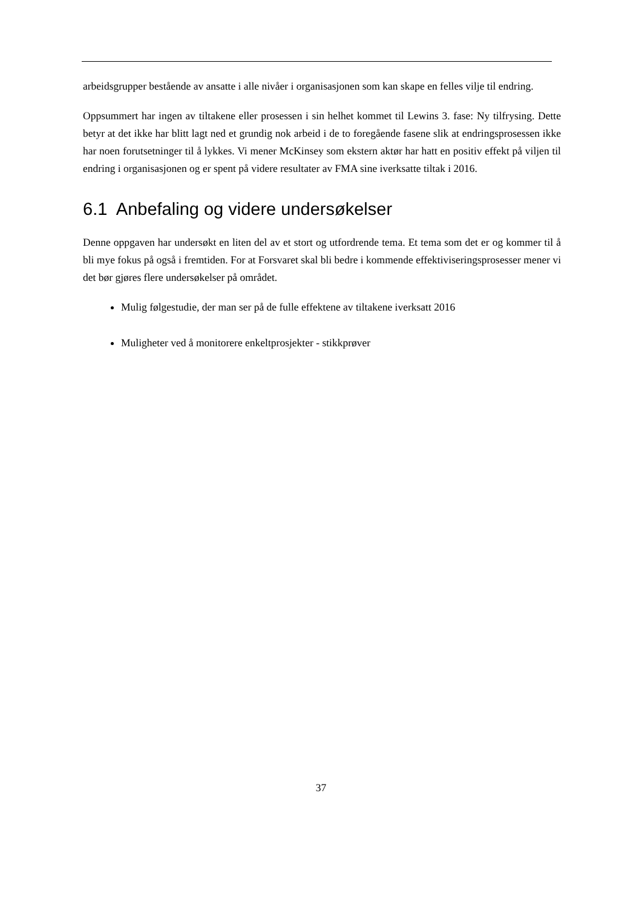arbeidsgrupper bestående av ansatte i alle nivåer i organisasjonen som kan skape en felles vilje til endring.
Oppsummert har ingen av tiltakene eller prosessen i sin helhet kommet til Lewins 3. fase: Ny tilfrysing. Dette betyr at det ikke har blitt lagt ned et grundig nok arbeid i de to foregående fasene slik at endringsprosessen ikke har noen forutsetninger til å lykkes. Vi mener McKinsey som ekstern aktør har hatt en positiv effekt på viljen til endring i organisasjonen og er spent på videre resultater av FMA sine iverksatte tiltak i 2016.
6.1 Anbefaling og videre undersøkelser
Denne oppgaven har undersøkt en liten del av et stort og utfordrende tema. Et tema som det er og kommer til å bli mye fokus på også i fremtiden. For at Forsvaret skal bli bedre i kommende effektiviseringsprosesser mener vi det bør gjøres flere undersøkelser på området.
Mulig følgestudie, der man ser på de fulle effektene av tiltakene iverksatt 2016
Muligheter ved å monitorere enkeltprosjekter - stikkprøver
37